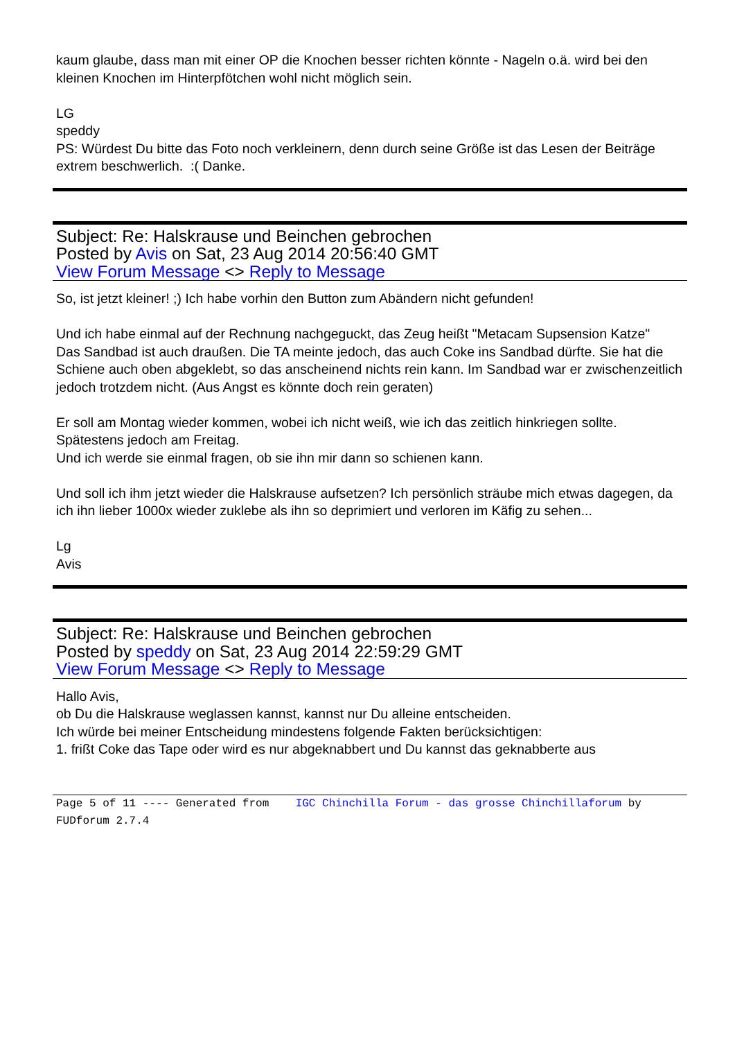kaum glaube, dass man mit einer OP die Knochen besser richten könnte - Nageln o.ä. wird bei den kleinen Knochen im Hinterpfötchen wohl nicht möglich sein.
LG
speddy
PS: Würdest Du bitte das Foto noch verkleinern, denn durch seine Größe ist das Lesen der Beiträge extrem beschwerlich. :( Danke.
Subject: Re: Halskrause und Beinchen gebrochen
Posted by Avis on Sat, 23 Aug 2014 20:56:40 GMT
View Forum Message <> Reply to Message
So, ist jetzt kleiner! ;) Ich habe vorhin den Button zum Abändern nicht gefunden!
Und ich habe einmal auf der Rechnung nachgeguckt, das Zeug heißt "Metacam Supsension Katze"
Das Sandbad ist auch draußen. Die TA meinte jedoch, das auch Coke ins Sandbad dürfte. Sie hat die Schiene auch oben abgeklebt, so das anscheinend nichts rein kann. Im Sandbad war er zwischenzeitlich jedoch trotzdem nicht. (Aus Angst es könnte doch rein geraten)
Er soll am Montag wieder kommen, wobei ich nicht weiß, wie ich das zeitlich hinkriegen sollte. Spätestens jedoch am Freitag.
Und ich werde sie einmal fragen, ob sie ihn mir dann so schienen kann.
Und soll ich ihm jetzt wieder die Halskrause aufsetzen? Ich persönlich sträube mich etwas dagegen, da ich ihn lieber 1000x wieder zuklebe als ihn so deprimiert und verloren im Käfig zu sehen...
Lg
Avis
Subject: Re: Halskrause und Beinchen gebrochen
Posted by speddy on Sat, 23 Aug 2014 22:59:29 GMT
View Forum Message <> Reply to Message
Hallo Avis,
ob Du die Halskrause weglassen kannst, kannst nur Du alleine entscheiden.
Ich würde bei meiner Entscheidung mindestens folgende Fakten berücksichtigen:
1. frißt Coke das Tape oder wird es nur abgeknabbert und Du kannst das geknabberte aus
Page 5 of 11 ---- Generated from IGC Chinchilla Forum - das grosse Chinchillaforum by FUDforum 2.7.4